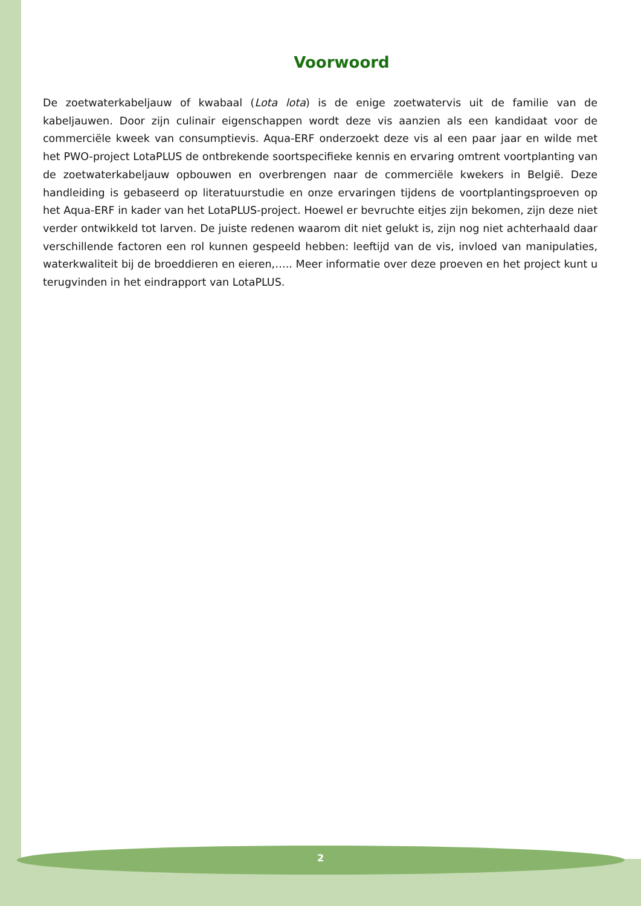Voorwoord
De zoetwaterkabeljauw of kwabaal (Lota lota) is de enige zoetwatervis uit de familie van de kabeljauwen. Door zijn culinair eigenschappen wordt deze vis aanzien als een kandidaat voor de commerciële kweek van consumptievis. Aqua-ERF onderzoekt deze vis al een paar jaar en wilde met het PWO-project LotaPLUS de ontbrekende soortspecifieke kennis en ervaring omtrent voortplanting van de zoetwaterkabeljauw opbouwen en overbrengen naar de commerciële kwekers in België. Deze handleiding is gebaseerd op literatuurstudie en onze ervaringen tijdens de voortplantingsproeven op het Aqua-ERF in kader van het LotaPLUS-project. Hoewel er bevruchte eitjes zijn bekomen, zijn deze niet verder ontwikkeld tot larven. De juiste redenen waarom dit niet gelukt is, zijn nog niet achterhaald daar verschillende factoren een rol kunnen gespeeld hebben: leeftijd van de vis, invloed van manipulaties, waterkwaliteit bij de broeddieren en eieren,….. Meer informatie over deze proeven en het project kunt u terugvinden in het eindrapport van LotaPLUS.
2